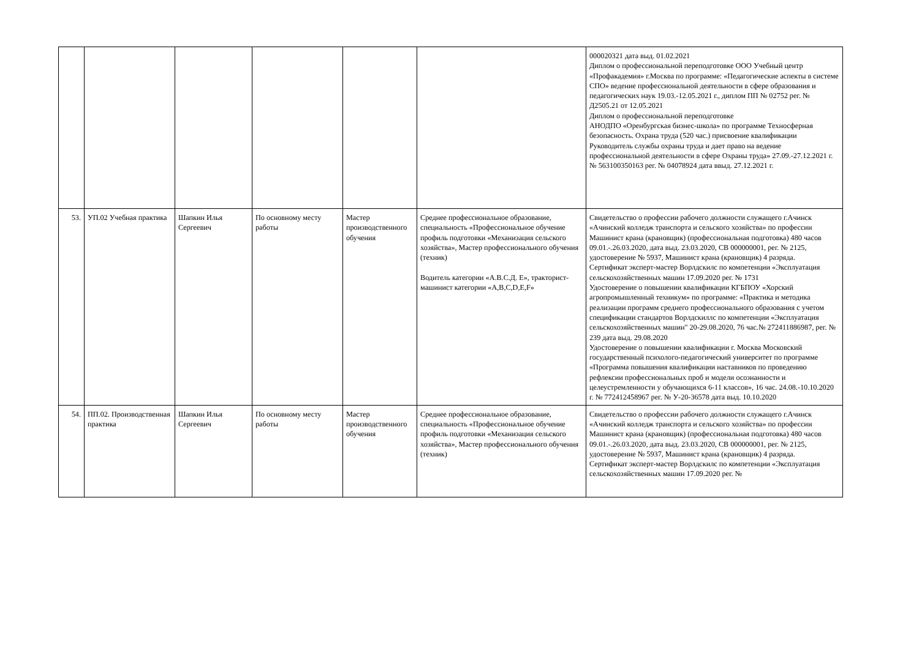| | | | | | | 000020321 дата выд. 01.02.2021 Диплом о профессиональной переподготовке ООО Учебный центр «Профакадемия» г.Москва по программе: «Педагогические аспекты в системе СПО» ведение профессиональной деятельности в сфере образования и педагогических наук 19.03.-12.05.2021 г., диплом ПП № 02752 рег. № Д2505.21 от 12.05.2021 Диплом о профессиональной переподготовке АНОДПО «Оренбургская бизнес-школа» по программе Техносферная безопасность. Охрана труда (520 час.) присвоение квалификации Руководитель службы охраны труда и дает право на ведение профессиональной деятельности в сфере Охраны труда» 27.09.-27.12.2021 г. № 563100350163 рег. № 04078924 дата ввыд. 27.12.2021 г. |
| 53. | УП.02 Учебная практика | Шапкин Илья Сергеевич | По основному месту работы | Мастер производственного обучения | Среднее профессиональное образование, специальность «Профессиональное обучение профиль подготовки «Механизация сельского хозяйства», Мастер профессионального обучения (техник) Водитель категории «А.В.С.Д. Е», тракторист-машинист категории «A,B,C,D,E,F» | Свидетельство о профессии рабочего должности служащего г.Ачинск «Ачинский колледж транспорта и сельского хозяйства» по профессии Машинист крана (крановщик) (профессиональная подготовка) 480 часов 09.01.-.26.03.2020, дата выд. 23.03.2020, СВ 000000001, рег. № 2125, удостоверение № 5937, Машинист крана (крановщик) 4 разряда. Сертификат эксперт-мастер Ворлдскилс по компетенции «Эксплуатация сельскохозяйственных машин 17.09.2020 рег. № 1731 Удостоверение о повышении квалификации КГБПОУ «Хорский агропромышленный техникум» по программе: «Практика и методика реализации программ среднего профессионального образования с учетом спецификации стандартов Ворлдскиллс по компетенции «Эксплуатация сельскохозяйственных машин" 20-29.08.2020, 76 час.№ 272411886987, рег. № 239 дата выд. 29.08.2020 Удостоверение о повышении квалификации г. Москва Московский государственный психолого-педагогический университет по программе «Программа повышения квалификации наставников по проведению рефлексии профессиональных проб и модели осознанности и целеустремленности у обучающихся 6-11 классов», 16 час. 24.08.-10.10.2020 г. № 772412458967 рег. № У-20-36578 дата выд. 10.10.2020 |
| 54. | ПП.02. Производственная практика | Шапкин Илья Сергеевич | По основному месту работы | Мастер производственного обучения | Среднее профессиональное образование, специальность «Профессиональное обучение профиль подготовки «Механизация сельского хозяйства», Мастер профессионального обучения (техник) | Свидетельство о профессии рабочего должности служащего г.Ачинск «Ачинский колледж транспорта и сельского хозяйства» по профессии Машинист крана (крановщик) (профессиональная подготовка) 480 часов 09.01.-.26.03.2020, дата выд. 23.03.2020, СВ 000000001, рег. № 2125, удостоверение № 5937, Машинист крана (крановщик) 4 разряда. Сертификат эксперт-мастер Ворлдскилс по компетенции «Эксплуатация сельскохозяйственных машин 17.09.2020 рег. № |